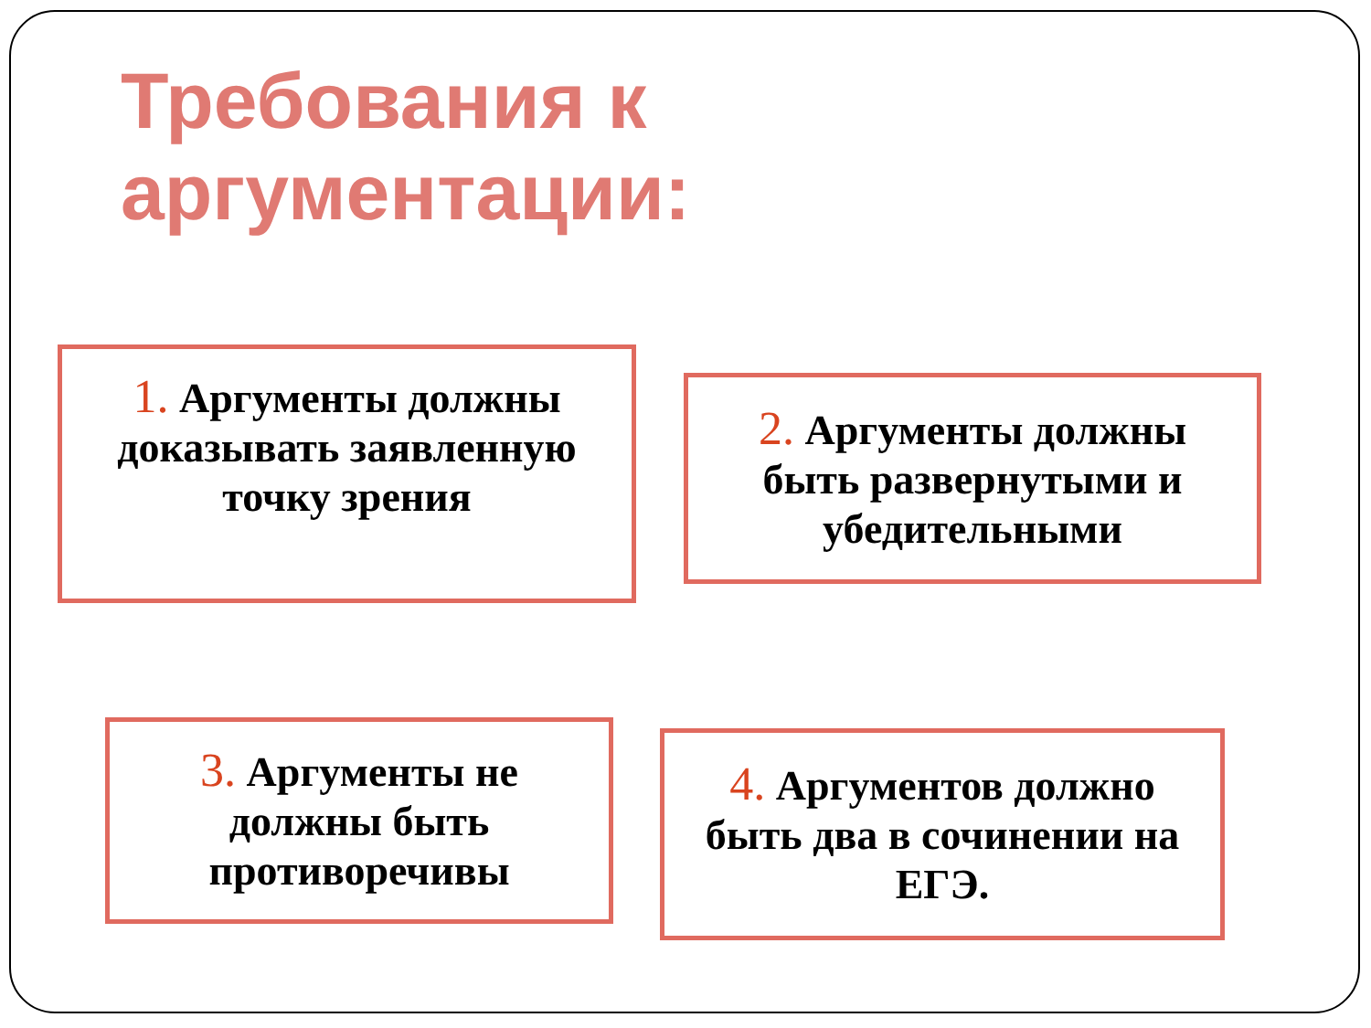Требования к
аргументации:
1. Аргументы должны доказывать заявленную точку зрения
2. Аргументы должны быть развернутыми и убедительными
3. Аргументы не должны быть противоречивы
4. Аргументов должно быть два в сочинении на ЕГЭ.